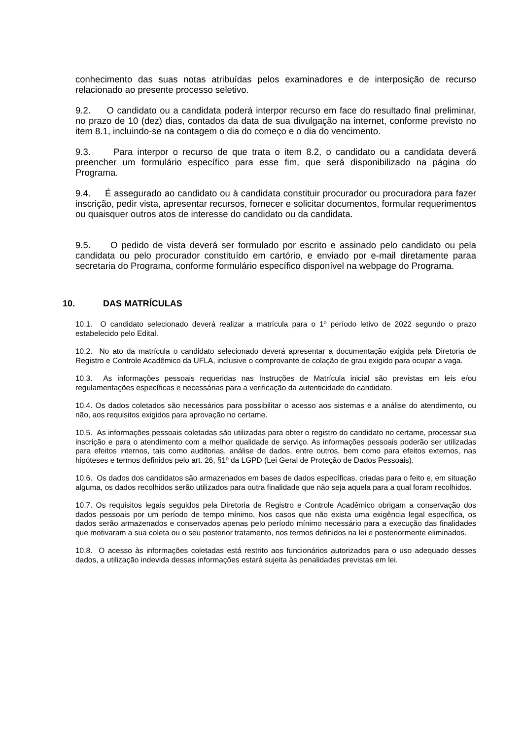conhecimento das suas notas atribuídas pelos examinadores e de interposição de recurso relacionado ao presente processo seletivo.
9.2. O candidato ou a candidata poderá interpor recurso em face do resultado final preliminar, no prazo de 10 (dez) dias, contados da data de sua divulgação na internet, conforme previsto no item 8.1, incluindo-se na contagem o dia do começo e o dia do vencimento.
9.3. Para interpor o recurso de que trata o item 8.2, o candidato ou a candidata deverá preencher um formulário específico para esse fim, que será disponibilizado na página do Programa.
9.4. É assegurado ao candidato ou à candidata constituir procurador ou procuradora para fazer inscrição, pedir vista, apresentar recursos, fornecer e solicitar documentos, formular requerimentos ou quaisquer outros atos de interesse do candidato ou da candidata.
9.5. O pedido de vista deverá ser formulado por escrito e assinado pelo candidato ou pela candidata ou pelo procurador constituído em cartório, e enviado por e-mail diretamente paraa secretaria do Programa, conforme formulário específico disponível na webpage do Programa.
10. DAS MATRÍCULAS
10.1. O candidato selecionado deverá realizar a matrícula para o 1º período letivo de 2022 segundo o prazo estabelecido pelo Edital.
10.2. No ato da matrícula o candidato selecionado deverá apresentar a documentação exigida pela Diretoria de Registro e Controle Acadêmico da UFLA, inclusive o comprovante de colação de grau exigido para ocupar a vaga.
10.3. As informações pessoais requeridas nas Instruções de Matrícula inicial são previstas em leis e/ou regulamentações específicas e necessárias para a verificação da autenticidade do candidato.
10.4. Os dados coletados são necessários para possibilitar o acesso aos sistemas e a análise do atendimento, ou não, aos requisitos exigidos para aprovação no certame.
10.5. As informações pessoais coletadas são utilizadas para obter o registro do candidato no certame, processar sua inscrição e para o atendimento com a melhor qualidade de serviço. As informações pessoais poderão ser utilizadas para efeitos internos, tais como auditorias, análise de dados, entre outros, bem como para efeitos externos, nas hipóteses e termos definidos pelo art. 26, §1º da LGPD (Lei Geral de Proteção de Dados Pessoais).
10.6. Os dados dos candidatos são armazenados em bases de dados específicas, criadas para o feito e, em situação alguma, os dados recolhidos serão utilizados para outra finalidade que não seja aquela para a qual foram recolhidos.
10.7. Os requisitos legais seguidos pela Diretoria de Registro e Controle Acadêmico obrigam a conservação dos dados pessoais por um período de tempo mínimo. Nos casos que não exista uma exigência legal específica, os dados serão armazenados e conservados apenas pelo período mínimo necessário para a execução das finalidades que motivaram a sua coleta ou o seu posterior tratamento, nos termos definidos na lei e posteriormente eliminados.
10.8. O acesso às informações coletadas está restrito aos funcionários autorizados para o uso adequado desses dados, a utilização indevida dessas informações estará sujeita às penalidades previstas em lei.